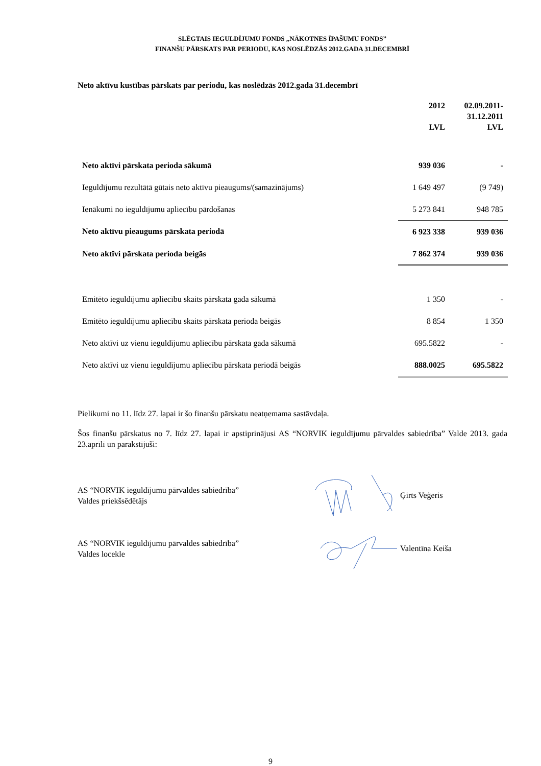SLĒGTAIS IEGULDĪJUMU FONDS „NĀKOTNES ĪPAŠUMU FONDS”
FINANŠU PĀRSKATS PAR PERIODU, KAS NOSLĒDZĀS 2012.GADA 31.DECEMBRĪ
Neto aktīvu kustības pārskats par periodu, kas noslēdzās 2012.gada 31.decembrī
| | 2012 LVL | 02.09.2011- 31.12.2011 LVL |
| --- | --- | --- |
| Neto aktīvi pārskata perioda sākumā | 939 036 | - |
| Ieguldījumu rezultātā gūtais neto aktīvu pieaugums/(samazinājums) | 1 649 497 | (9 749) |
| Ienākumi no ieguldījumu apliecību pārdošanas | 5 273 841 | 948 785 |
| Neto aktīvu pieaugums pārskata periodā | 6 923 338 | 939 036 |
| Neto aktīvi pārskata perioda beigās | 7 862 374 | 939 036 |
| Emitēto ieguldījumu apliecību skaits pārskata gada sākumā | 1 350 | - |
| Emitēto ieguldījumu apliecību skaits pārskata perioda beigās | 8 854 | 1 350 |
| Neto aktīvi uz vienu ieguldījumu apliecību pārskata gada sākumā | 695.5822 | - |
| Neto aktīvi uz vienu ieguldījumu apliecību pārskata periodā beigās | 888.0025 | 695.5822 |
Pielikumi no 11. līdz 27. lapai ir šo finanšu pārskatu neatņemama sastāvdaļa.
Šos finanšu pārskatus no 7. līdz 27. lapai ir apstiprinājusi AS “NORVIK ieguldījumu pārvaldes sabiedrība” Valde 2013. gada 23.aprīlī un parakstījuši:
AS “NORVIK ieguldījumu pārvaldes sabiedrība”
Valdes priekšsēdētājs
Ģirts Veģeris
AS “NORVIK ieguldījumu pārvaldes sabiedrība”
Valdes locekle
Valentīna Keiša
9